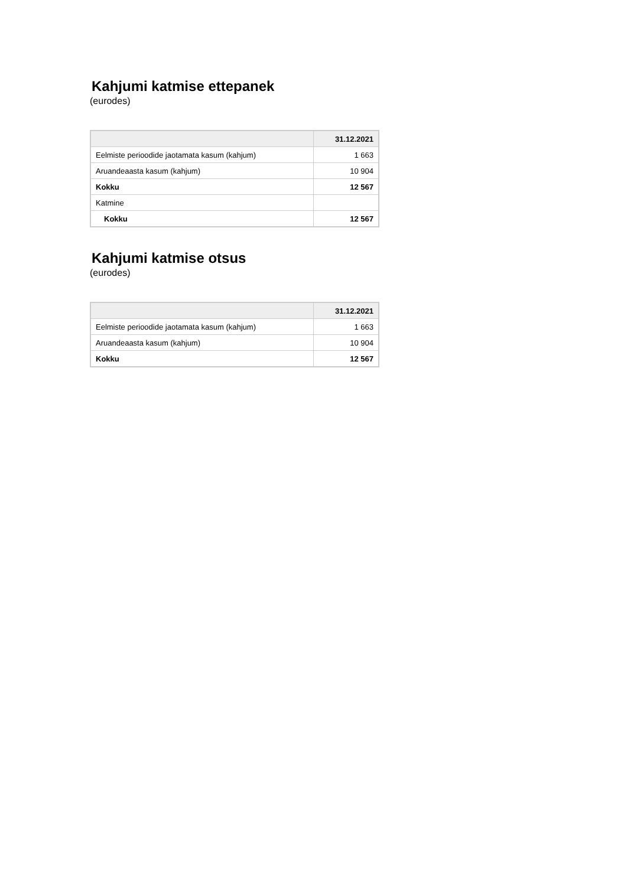Kahjumi katmise ettepanek
(eurodes)
| | 31.12.2021 |
| --- | --- |
| Eelmiste perioodide jaotamata kasum (kahjum) | 1 663 |
| Aruandeaasta kasum (kahjum) | 10 904 |
| Kokku | 12 567 |
| Katmine | |
| Kokku | 12 567 |
Kahjumi katmise otsus
(eurodes)
| | 31.12.2021 |
| --- | --- |
| Eelmiste perioodide jaotamata kasum (kahjum) | 1 663 |
| Aruandeaasta kasum (kahjum) | 10 904 |
| Kokku | 12 567 |